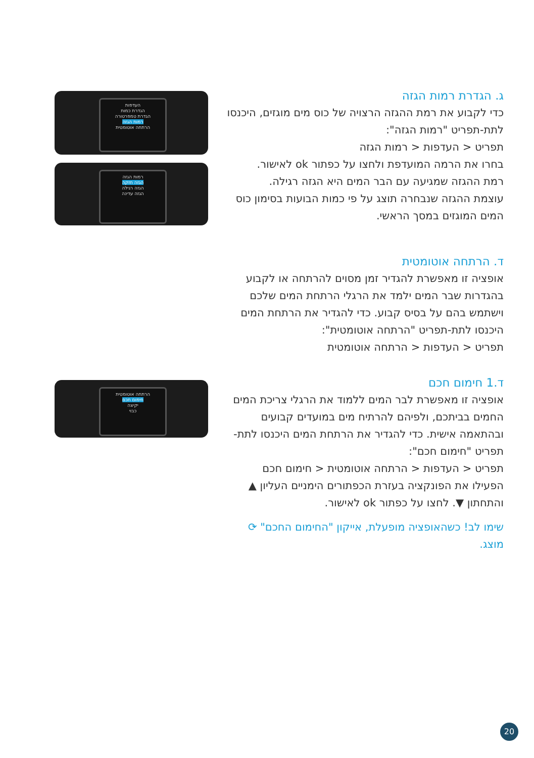ג. הגדרת רמות הגזה
כדי לקבוע את רמת ההגזה הרצויה של כוס מים מוגזים, היכנסו לתת-תפריט "רמות הגזה":
תפריט < העדפות < רמות הגזה
בחרו את הרמה המועדפת ולחצו על כפתור ok לאישור.
רמת ההגזה שמגיעה עם הבר המים היא הגזה רגילה.
עוצמת ההגזה שנבחרה תוצג על פי כמות הבועות בסימון כוס המים המוגזים במסך הראשי.
ד. הרתחה אוטומטית
אופציה זו מאפשרת להגדיר זמן מסוים להרתחה או לקבוע בהגדרות שבר המים ילמד את הרגלי הרתחת המים שלכם וישתמש בהם על בסיס קבוע. כדי להגדיר את הרתחת המים היכנסו לתת-תפריט "הרתחה אוטומטית":
תפריט < העדפות < הרתחה אוטומטית
ד.1 חימום חכם
אופציה זו מאפשרת לבר המים ללמוד את הרגלי צריכת המים החמים בביתכם, ולפיהם להרתיח מים במועדים קבועים ובהתאמה אישית. כדי להגדיר את הרתחת המים היכנסו לתת-תפריט "חימום חכם":
תפריט < העדפות < הרתחה אוטומטית < חימום חכם
הפעילו את הפונקציה בעזרת הכפתורים הימניים העליון ▲ והתחתון ▼. לחצו על כפתור ok לאישור.
שימו לב! כשהאופציה מופעלת, אייקון "החימום החכם" ⟳ מוצג.
העדפות
הגדרת כמות
הגדרת טמפרטורה
רמות הגזה
הרתחה אוטומטית
רמות הגזה
הגזה חזקה
הגזה רגילה
הגזה עדינה
הרתחה אוטומטית
חימום חכם
יקיצה
כבוי
20